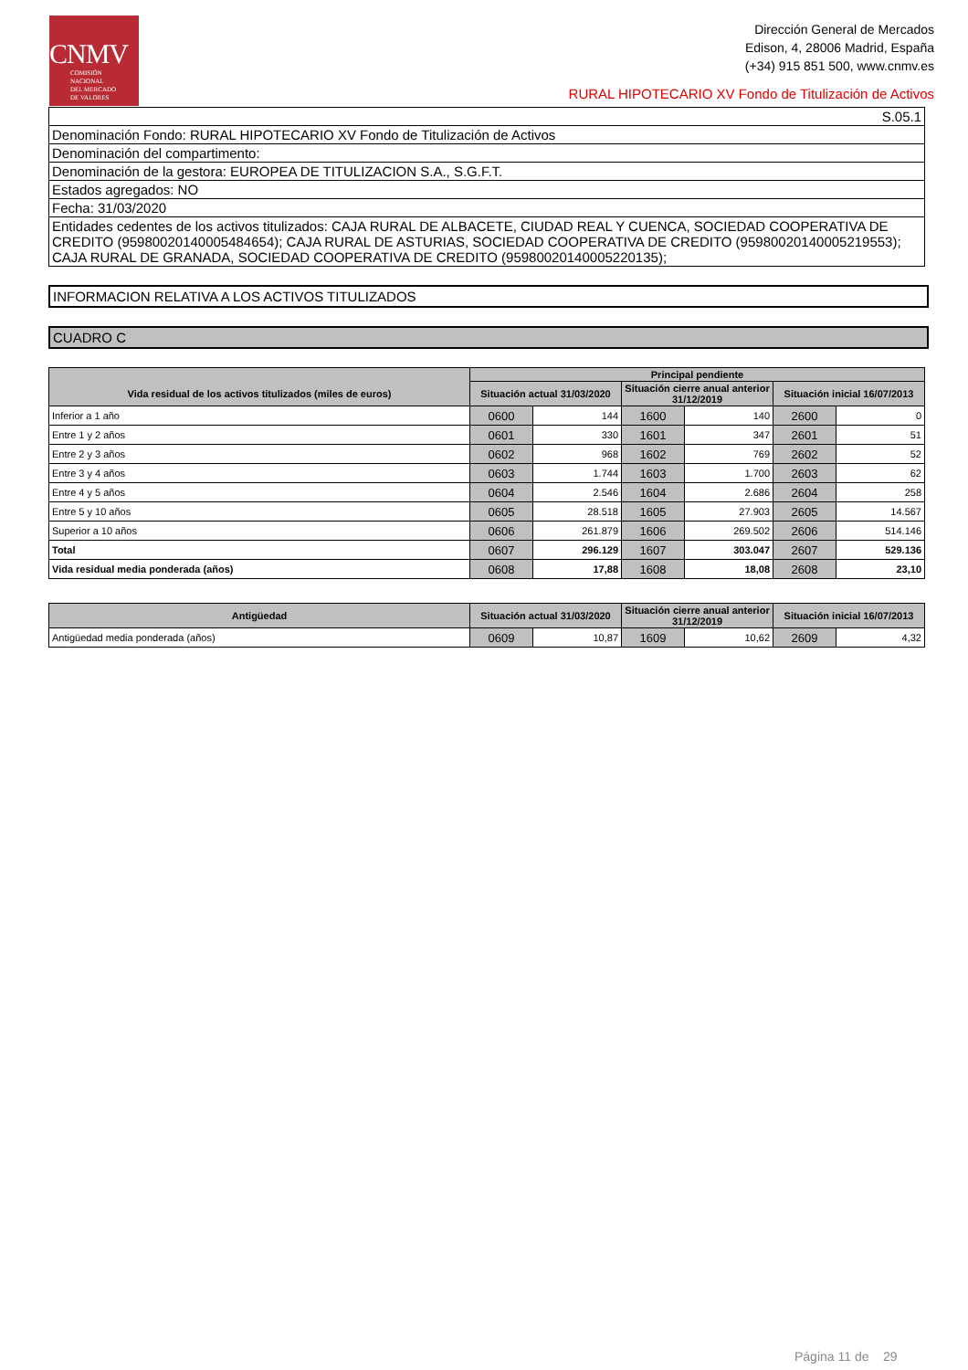CNMV
COMISIÓN
NACIONAL
DEL MERCADO
DE VALORES
Dirección General de Mercados
Edison, 4, 28006 Madrid, España
(+34) 915 851 500, www.cnmv.es
RURAL HIPOTECARIO XV Fondo de Titulización de Activos
| S.05.1 |
| Denominación Fondo: RURAL HIPOTECARIO XV Fondo de Titulización de Activos |
| Denominación del compartimento: |
| Denominación de la gestora: EUROPEA DE TITULIZACION S.A., S.G.F.T. |
| Estados agregados: NO |
| Fecha: 31/03/2020 |
| Entidades cedentes de los activos titulizados: CAJA RURAL DE ALBACETE, CIUDAD REAL Y CUENCA, SOCIEDAD COOPERATIVA DE CREDITO (95980020140005484654); CAJA RURAL DE ASTURIAS, SOCIEDAD COOPERATIVA DE CREDITO (95980020140005219553); CAJA RURAL DE GRANADA, SOCIEDAD COOPERATIVA DE CREDITO (95980020140005220135); |
INFORMACION RELATIVA A LOS ACTIVOS TITULIZADOS
CUADRO C
| | Principal pendiente | | | | | |
| --- | --- | --- | --- | --- | --- | --- |
| Vida residual de los activos titulizados (miles de euros) | Situación actual 31/03/2020 | | Situación cierre anual anterior 31/12/2019 | | Situación inicial 16/07/2013 | |
| Inferior a 1 año | 0600 | 144 | 1600 | 140 | 2600 | 0 |
| Entre 1 y 2 años | 0601 | 330 | 1601 | 347 | 2601 | 51 |
| Entre 2 y 3 años | 0602 | 968 | 1602 | 769 | 2602 | 52 |
| Entre 3 y 4 años | 0603 | 1.744 | 1603 | 1.700 | 2603 | 62 |
| Entre 4 y 5 años | 0604 | 2.546 | 1604 | 2.686 | 2604 | 258 |
| Entre 5 y 10 años | 0605 | 28.518 | 1605 | 27.903 | 2605 | 14.567 |
| Superior a 10 años | 0606 | 261.879 | 1606 | 269.502 | 2606 | 514.146 |
| Total | 0607 | 296.129 | 1607 | 303.047 | 2607 | 529.136 |
| Vida residual media ponderada (años) | 0608 | 17,88 | 1608 | 18,08 | 2608 | 23,10 |
| Antigüedad | Situación actual 31/03/2020 | | Situación cierre anual anterior 31/12/2019 | | Situación inicial 16/07/2013 | |
| --- | --- | --- | --- | --- | --- | --- |
| Antigüedad media ponderada (años) | 0609 | 10,87 | 1609 | 10,62 | 2609 | 4,32 |
Página 11 de 29